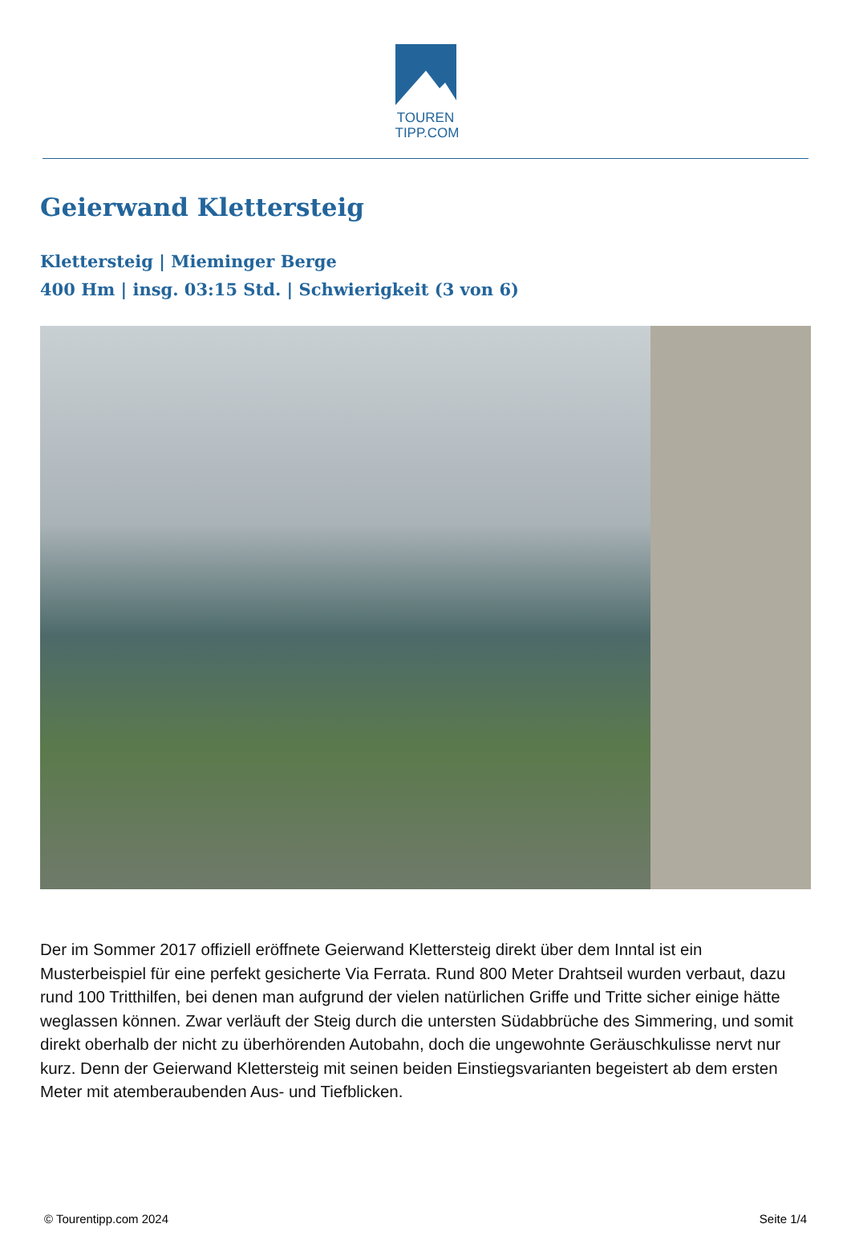TOUREN
TIPP.COM
Geierwand Klettersteig
Klettersteig | Mieminger Berge
400 Hm | insg. 03:15 Std. | Schwierigkeit (3 von 6)
Der im Sommer 2017 offiziell eröffnete Geierwand Klettersteig direkt über dem Inntal ist ein Musterbeispiel für eine perfekt gesicherte Via Ferrata. Rund 800 Meter Drahtseil wurden verbaut, dazu rund 100 Tritthilfen, bei denen man aufgrund der vielen natürlichen Griffe und Tritte sicher einige hätte weglassen können. Zwar verläuft der Steig durch die untersten Südabbrüche des Simmering, und somit direkt oberhalb der nicht zu überhörenden Autobahn, doch die ungewohnte Geräuschkulisse nervt nur kurz. Denn der Geierwand Klettersteig mit seinen beiden Einstiegsvarianten begeistert ab dem ersten Meter mit atemberaubenden Aus- und Tiefblicken.
© Tourentipp.com 2024 Seite 1/4